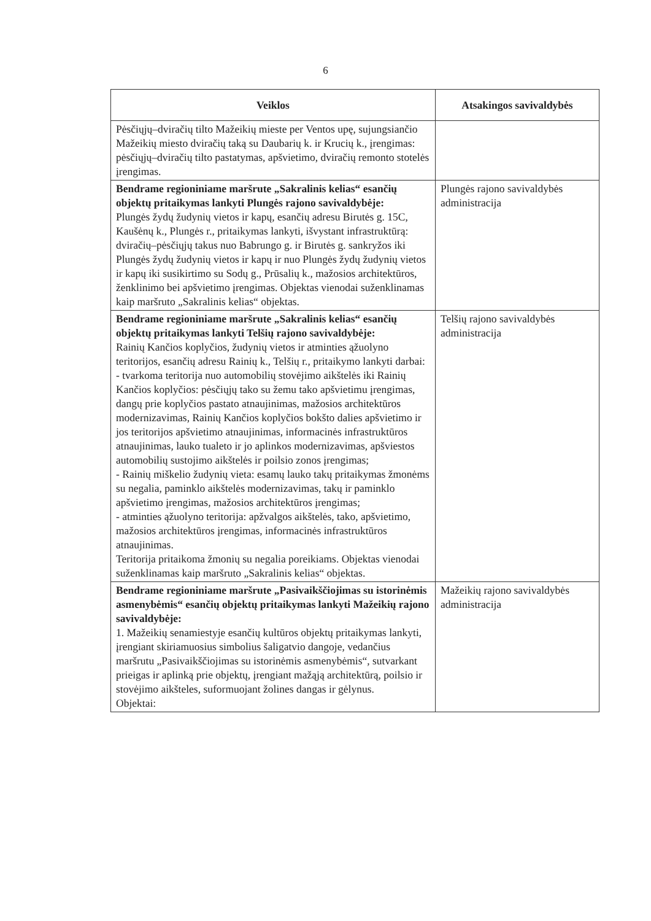6
| Veiklos | Atsakingos savivaldybės |
| --- | --- |
| Pėsčiųjų–dviračių tilto Mažeikių mieste per Ventos upę, sujungsiančio Mažeikių miesto dviračių taką su Daubarių k. ir Krucių k., įrengimas: pėsčiųjų–dviračių tilto pastatymas, apšvietimo, dviračių remonto stotelės įrengimas. | |
| Bendrame regioniniame maršrute „Sakralinis kelias“ esančių objektų pritaikymas lankyti Plungės rajono savivaldybėje: Plungės žydų žudynių vietos ir kapų, esančių adresu Birutės g. 15C, Kaušėnų k., Plungės r., pritaikymas lankyti, išvystant infrastruktūrą: dviračių–pėsčiųjų takus nuo Babrungo g. ir Birutės g. sankryžos iki Plungės žydų žudynių vietos ir kapų ir nuo Plungės žydų žudynių vietos ir kapų iki susikirtimo su Sodų g., Prūsalių k., mažosios architektūros, ženklinimo bei apšvietimo įrengimas. Objektas vienodai suženklinamas kaip maršruto „Sakralinis kelias“ objektas. | Plungės rajono savivaldybės administracija |
| Bendrame regioniniame maršrute „Sakralinis kelias“ esančių objektų pritaikymas lankyti Telšių rajono savivaldybėje: Rainių Kančios koplyčios, žudynių vietos ir atminties ąžuolyno teritorijos, esančių adresu Rainių k., Telšių r., pritaikymo lankyti darbai: - tvarkoma teritorija nuo automobilių stovėjimo aikštelės iki Rainių Kančios koplyčios: pėsčiųjų tako su žemu tako apšvietimu įrengimas, dangų prie koplyčios pastato atnaujinimas, mažosios architektūros modernizavimas, Rainių Kančios koplyčios bokšto dalies apšvietimo ir jos teritorijos apšvietimo atnaujinimas, informacinės infrastruktūros atnaujinimas, lauko tualeto ir jo aplinkos modernizavimas, apšviestos automobilių sustojimo aikštelės ir poilsio zonos įrengimas; - Rainių miškelio žudynių vieta: esamų lauko takų pritaikymas žmonėms su negalia, paminklo aikštelės modernizavimas, takų ir paminklo apšvietimo įrengimas, mažosios architektūros įrengimas; - atminties ąžuolyno teritorija: apžvalgos aikštelės, tako, apšvietimo, mažosios architektūros įrengimas, informacinės infrastruktūros atnaujinimas. Teritorija pritaikoma žmonių su negalia poreikiams. Objektas vienodai suženklinamas kaip maršruto „Sakralinis kelias“ objektas. | Telšių rajono savivaldybės administracija |
| Bendrame regioniniame maršrute „Pasivaikščiojimas su istorinėmis asmenybėmis“ esančių objektų pritaikymas lankyti Mažeikių rajono savivaldybėje: 1. Mažeikių senamiestyje esančių kultūros objektų pritaikymas lankyti, įrengiant skiriamuosius simbolius šaligatvio dangoje, vedančius maršrutu „Pasivaikščiojimas su istorinėmis asmenybėmis“, sutvarkant prieigas ir aplinką prie objektų, įrengiant mažąją architektūrą, poilsio ir stovėjimo aikšteles, suformuojant žolines dangas ir gėlynus. Objektai: | Mažeikių rajono savivaldybės administracija |